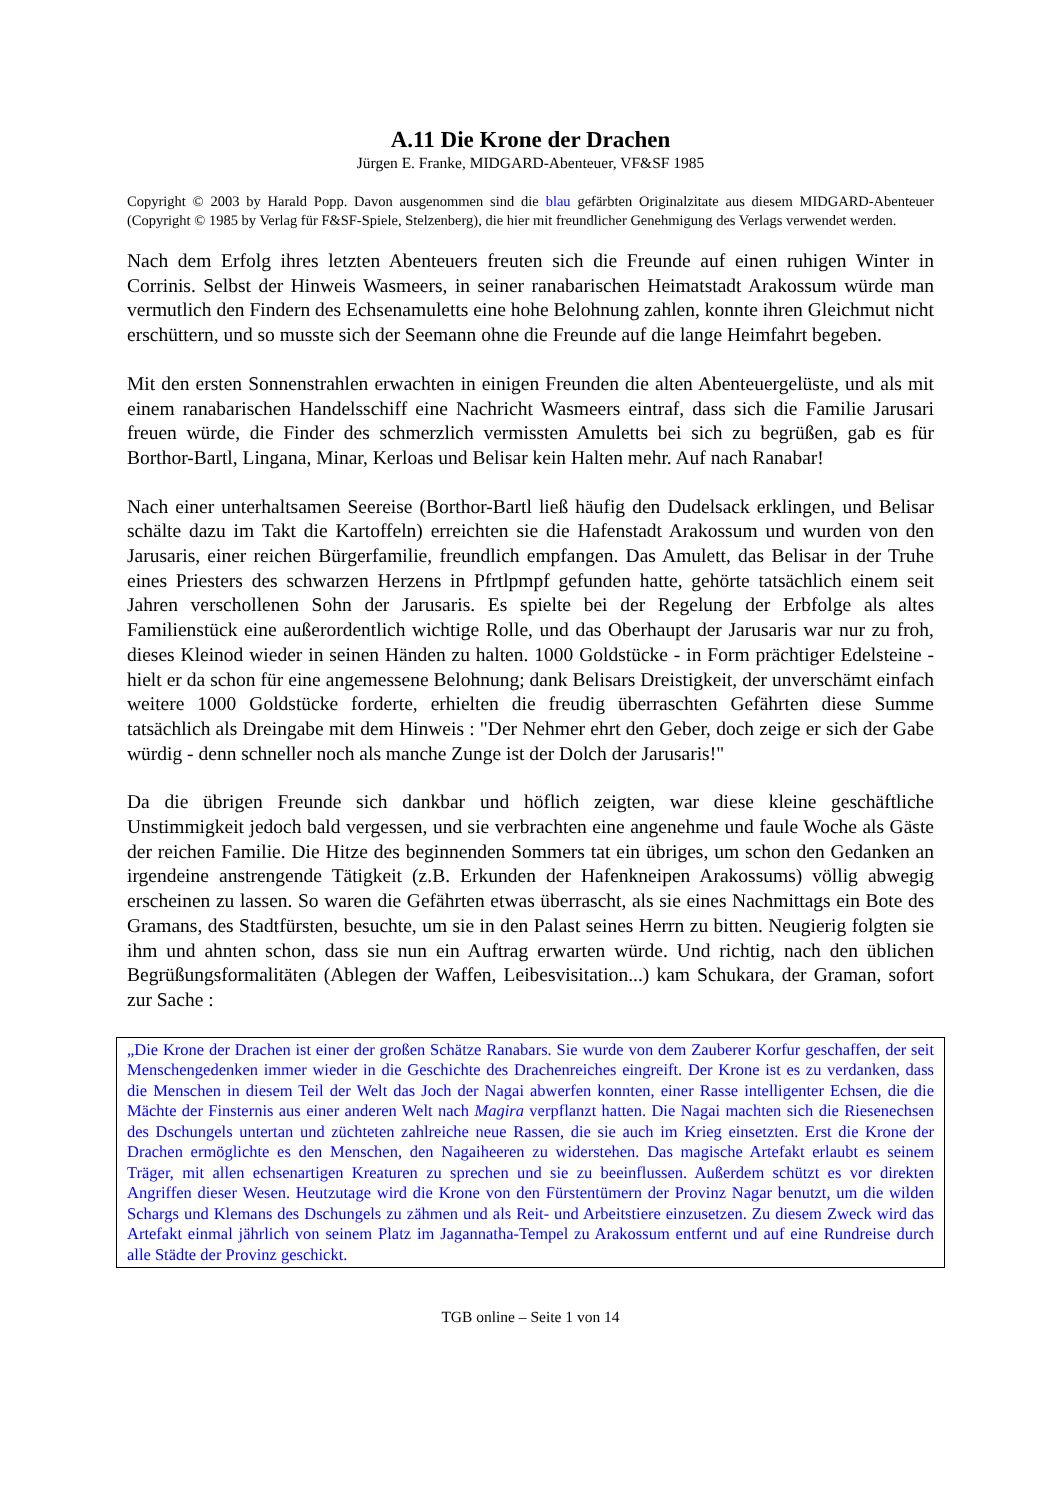A.11 Die Krone der Drachen
Jürgen E. Franke, MIDGARD-Abenteuer, VF&SF 1985
Copyright © 2003 by Harald Popp. Davon ausgenommen sind die blau gefärbten Originalzitate aus diesem MIDGARD-Abenteuer (Copyright © 1985 by Verlag für F&SF-Spiele, Stelzenberg), die hier mit freundlicher Genehmigung des Verlags verwendet werden.
Nach dem Erfolg ihres letzten Abenteuers freuten sich die Freunde auf einen ruhigen Winter in Corrinis. Selbst der Hinweis Wasmeers, in seiner ranabarischen Heimatstadt Arakossum würde man vermutlich den Findern des Echsenamuletts eine hohe Belohnung zahlen, konnte ihren Gleichmut nicht erschüttern, und so musste sich der Seemann ohne die Freunde auf die lange Heimfahrt begeben.
Mit den ersten Sonnenstrahlen erwachten in einigen Freunden die alten Abenteuergelüste, und als mit einem ranabarischen Handelsschiff eine Nachricht Wasmeers eintraf, dass sich die Familie Jarusari freuen würde, die Finder des schmerzlich vermissten Amuletts bei sich zu begrüßen, gab es für Borthor-Bartl, Lingana, Minar, Kerloas und Belisar kein Halten mehr. Auf nach Ranabar!
Nach einer unterhaltsamen Seereise (Borthor-Bartl ließ häufig den Dudelsack erklingen, und Belisar schälte dazu im Takt die Kartoffeln) erreichten sie die Hafenstadt Arakossum und wurden von den Jarusaris, einer reichen Bürgerfamilie, freundlich empfangen. Das Amulett, das Belisar in der Truhe eines Priesters des schwarzen Herzens in Pfrtlpmpf gefunden hatte, gehörte tatsächlich einem seit Jahren verschollenen Sohn der Jarusaris. Es spielte bei der Regelung der Erbfolge als altes Familienstück eine außerordentlich wichtige Rolle, und das Oberhaupt der Jarusaris war nur zu froh, dieses Kleinod wieder in seinen Händen zu halten. 1000 Goldstücke - in Form prächtiger Edelsteine - hielt er da schon für eine angemessene Belohnung; dank Belisars Dreistigkeit, der unverschämt einfach weitere 1000 Goldstücke forderte, erhielten die freudig überraschten Gefährten diese Summe tatsächlich als Dreingabe mit dem Hinweis : "Der Nehmer ehrt den Geber, doch zeige er sich der Gabe würdig - denn schneller noch als manche Zunge ist der Dolch der Jarusaris!"
Da die übrigen Freunde sich dankbar und höflich zeigten, war diese kleine geschäftliche Unstimmigkeit jedoch bald vergessen, und sie verbrachten eine angenehme und faule Woche als Gäste der reichen Familie. Die Hitze des beginnenden Sommers tat ein übriges, um schon den Gedanken an irgendeine anstrengende Tätigkeit (z.B. Erkunden der Hafenkneipen Arakossums) völlig abwegig erscheinen zu lassen. So waren die Gefährten etwas überrascht, als sie eines Nachmittags ein Bote des Gramans, des Stadtfürsten, besuchte, um sie in den Palast seines Herrn zu bitten. Neugierig folgten sie ihm und ahnten schon, dass sie nun ein Auftrag erwarten würde. Und richtig, nach den üblichen Begrüßungsformalitäten (Ablegen der Waffen, Leibesvisitation...) kam Schukara, der Graman, sofort zur Sache :
„Die Krone der Drachen ist einer der großen Schätze Ranabars. Sie wurde von dem Zauberer Korfur geschaffen, der seit Menschengedenken immer wieder in die Geschichte des Drachenreiches eingreift. Der Krone ist es zu verdanken, dass die Menschen in diesem Teil der Welt das Joch der Nagai abwerfen konnten, einer Rasse intelligenter Echsen, die die Mächte der Finsternis aus einer anderen Welt nach Magira verpflanzt hatten. Die Nagai machten sich die Riesenechsen des Dschungels untertan und züchteten zahlreiche neue Rassen, die sie auch im Krieg einsetzten. Erst die Krone der Drachen ermöglichte es den Menschen, den Nagaiheeren zu widerstehen. Das magische Artefakt erlaubt es seinem Träger, mit allen echsenartigen Kreaturen zu sprechen und sie zu beeinflussen. Außerdem schützt es vor direkten Angriffen dieser Wesen. Heutzutage wird die Krone von den Fürstentümern der Provinz Nagar benutzt, um die wilden Schargs und Klemans des Dschungels zu zähmen und als Reit- und Arbeitstiere einzusetzen. Zu diesem Zweck wird das Artefakt einmal jährlich von seinem Platz im Jagannatha-Tempel zu Arakossum entfernt und auf eine Rundreise durch alle Städte der Provinz geschickt.
TGB online – Seite 1 von 14